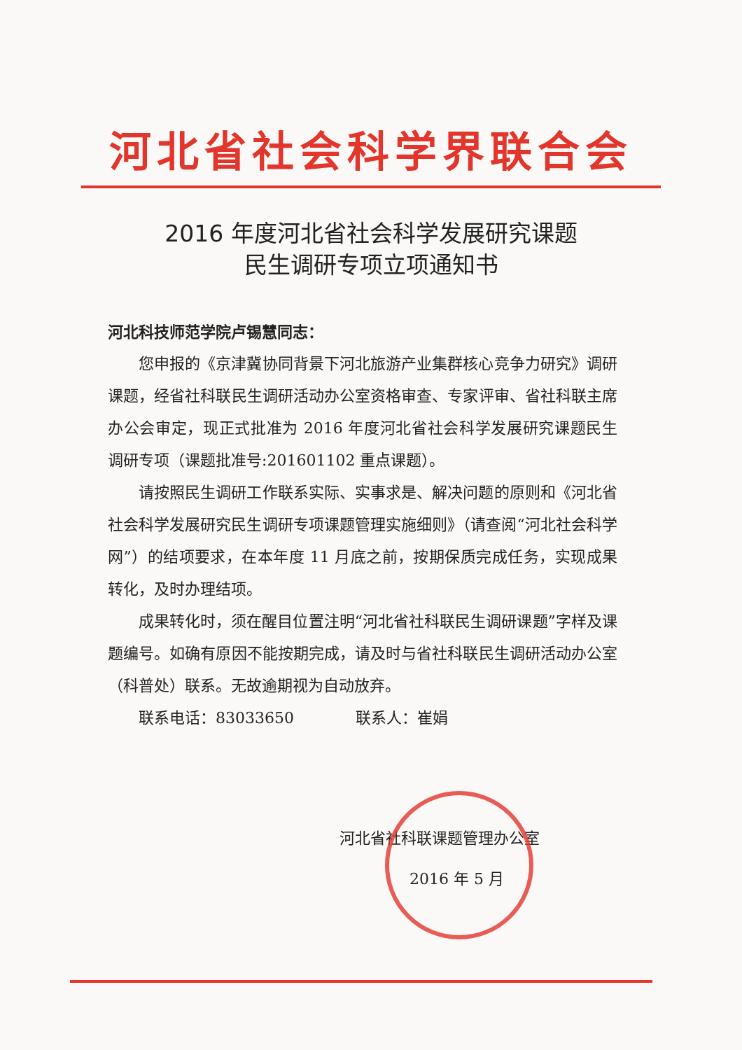河北省社会科学界联合会
2016 年度河北省社会科学发展研究课题
民生调研专项立项通知书
河北科技师范学院卢锡慧同志：
您申报的《京津冀协同背景下河北旅游产业集群核心竞争力研究》调研课题，经省社科联民生调研活动办公室资格审查、专家评审、省社科联主席办公会审定，现正式批准为 2016 年度河北省社会科学发展研究课题民生调研专项（课题批准号:201601102 重点课题）。
请按照民生调研工作联系实际、实事求是、解决问题的原则和《河北省社会科学发展研究民生调研专项课题管理实施细则》（请查阅“河北社会科学网”）的结项要求，在本年度 11 月底之前，按期保质完成任务，实现成果转化，及时办理结项。
成果转化时，须在醒目位置注明“河北省社科联民生调研课题”字样及课题编号。如确有原因不能按期完成，请及时与省社科联民生调研活动办公室（科普处）联系。无故逾期视为自动放弃。
联系电话：83033650　　　　联系人：崔娟
河北省社科联课题管理办公室
2016 年 5 月